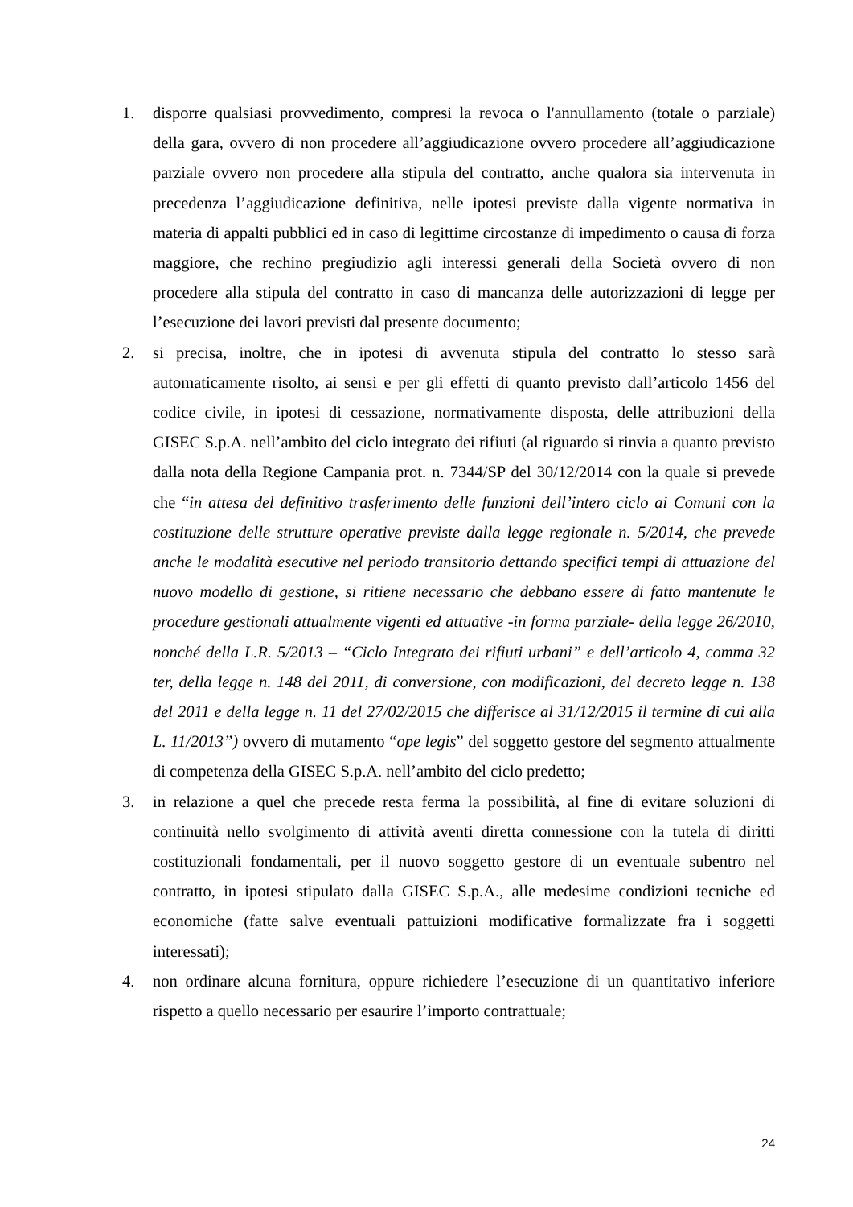1. disporre qualsiasi provvedimento, compresi la revoca o l'annullamento (totale o parziale) della gara, ovvero di non procedere all’aggiudicazione ovvero procedere all’aggiudicazione parziale ovvero non procedere alla stipula del contratto, anche qualora sia intervenuta in precedenza l’aggiudicazione definitiva, nelle ipotesi previste dalla vigente normativa in materia di appalti pubblici ed in caso di legittime circostanze di impedimento o causa di forza maggiore, che rechino pregiudizio agli interessi generali della Società ovvero di non procedere alla stipula del contratto in caso di mancanza delle autorizzazioni di legge per l’esecuzione dei lavori previsti dal presente documento;
2. si precisa, inoltre, che in ipotesi di avvenuta stipula del contratto lo stesso sarà automaticamente risolto, ai sensi e per gli effetti di quanto previsto dall’articolo 1456 del codice civile, in ipotesi di cessazione, normativamente disposta, delle attribuzioni della GISEC S.p.A. nell’ambito del ciclo integrato dei rifiuti (al riguardo si rinvia a quanto previsto dalla nota della Regione Campania prot. n. 7344/SP del 30/12/2014 con la quale si prevede che “in attesa del definitivo trasferimento delle funzioni dell’intero ciclo ai Comuni con la costituzione delle strutture operative previste dalla legge regionale n. 5/2014, che prevede anche le modalità esecutive nel periodo transitorio dettando specifici tempi di attuazione del nuovo modello di gestione, si ritiene necessario che debbano essere di fatto mantenute le procedure gestionali attualmente vigenti ed attuative -in forma parziale- della legge 26/2010, nonché della L.R. 5/2013 – “Ciclo Integrato dei rifiuti urbani” e dell’articolo 4, comma 32 ter, della legge n. 148 del 2011, di conversione, con modificazioni, del decreto legge n. 138 del 2011 e della legge n. 11 del 27/02/2015 che differisce al 31/12/2015 il termine di cui alla L. 11/2013”) ovvero di mutamento “ope legis” del soggetto gestore del segmento attualmente di competenza della GISEC S.p.A. nell’ambito del ciclo predetto;
3. in relazione a quel che precede resta ferma la possibilità, al fine di evitare soluzioni di continuità nello svolgimento di attività aventi diretta connessione con la tutela di diritti costituzionali fondamentali, per il nuovo soggetto gestore di un eventuale subentro nel contratto, in ipotesi stipulato dalla GISEC S.p.A., alle medesime condizioni tecniche ed economiche (fatte salve eventuali pattuizioni modificative formalizzate fra i soggetti interessati);
4. non ordinare alcuna fornitura, oppure richiedere l’esecuzione di un quantitativo inferiore rispetto a quello necessario per esaurire l’importo contrattuale;
24